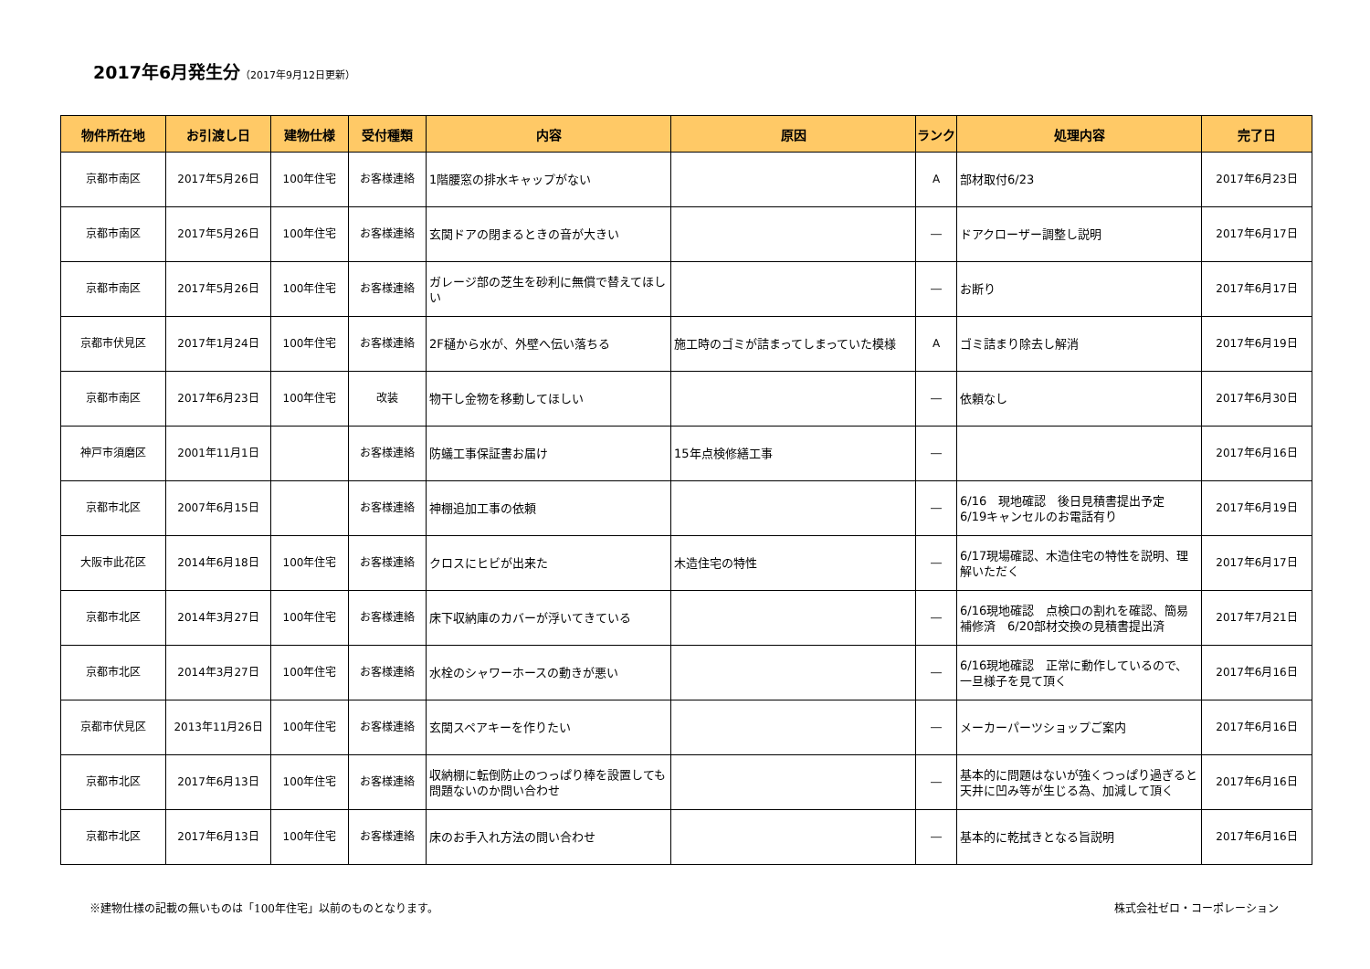2017年6月発生分（2017年9月12日更新）
| 物件所在地 | お引渡し日 | 建物仕様 | 受付種類 | 内容 | 原因 | ランク | 処理内容 | 完了日 |
| --- | --- | --- | --- | --- | --- | --- | --- | --- |
| 京都市南区 | 2017年5月26日 | 100年住宅 | お客様連絡 | 1階腰窓の排水キャップがない | | A | 部材取付6/23 | 2017年6月23日 |
| 京都市南区 | 2017年5月26日 | 100年住宅 | お客様連絡 | 玄関ドアの閉まるときの音が大きい | | ― | ドアクローザー調整し説明 | 2017年6月17日 |
| 京都市南区 | 2017年5月26日 | 100年住宅 | お客様連絡 | ガレージ部の芝生を砂利に無償で替えてほしい | | ― | お断り | 2017年6月17日 |
| 京都市伏見区 | 2017年1月24日 | 100年住宅 | お客様連絡 | 2F樋から水が、外壁へ伝い落ちる | 施工時のゴミが詰まってしまっていた模様 | A | ゴミ詰まり除去し解消 | 2017年6月19日 |
| 京都市南区 | 2017年6月23日 | 100年住宅 | 改装 | 物干し金物を移動してほしい | | ― | 依頼なし | 2017年6月30日 |
| 神戸市須磨区 | 2001年11月1日 | | お客様連絡 | 防蟻工事保証書お届け | 15年点検修繕工事 | ― | | 2017年6月16日 |
| 京都市北区 | 2007年6月15日 | | お客様連絡 | 神棚追加工事の依頼 | | ― | 6/16 現地確認 後日見積書提出予定 6/19キャンセルのお電話有り | 2017年6月19日 |
| 大阪市此花区 | 2014年6月18日 | 100年住宅 | お客様連絡 | クロスにヒビが出来た | 木造住宅の特性 | ― | 6/17現場確認、木造住宅の特性を説明、理解いただく | 2017年6月17日 |
| 京都市北区 | 2014年3月27日 | 100年住宅 | お客様連絡 | 床下収納庫のカバーが浮いてきている | | ― | 6/16現地確認 点検口の割れを確認、簡易補修済 6/20部材交換の見積書提出済 | 2017年7月21日 |
| 京都市北区 | 2014年3月27日 | 100年住宅 | お客様連絡 | 水栓のシャワーホースの動きが悪い | | ― | 6/16現地確認 正常に動作しているので、一旦様子を見て頂く | 2017年6月16日 |
| 京都市伏見区 | 2013年11月26日 | 100年住宅 | お客様連絡 | 玄関スペアキーを作りたい | | ― | メーカーパーツショップご案内 | 2017年6月16日 |
| 京都市北区 | 2017年6月13日 | 100年住宅 | お客様連絡 | 収納棚に転倒防止のつっぱり棒を設置しても問題ないのか問い合わせ | | ― | 基本的に問題はないが強くつっぱり過ぎると天井に凹み等が生じる為、加減して頂く | 2017年6月16日 |
| 京都市北区 | 2017年6月13日 | 100年住宅 | お客様連絡 | 床のお手入れ方法の問い合わせ | | ― | 基本的に乾拭きとなる旨説明 | 2017年6月16日 |
※建物仕様の記載の無いものは「100年住宅」以前のものとなります。 株式会社ゼロ・コーポレーション